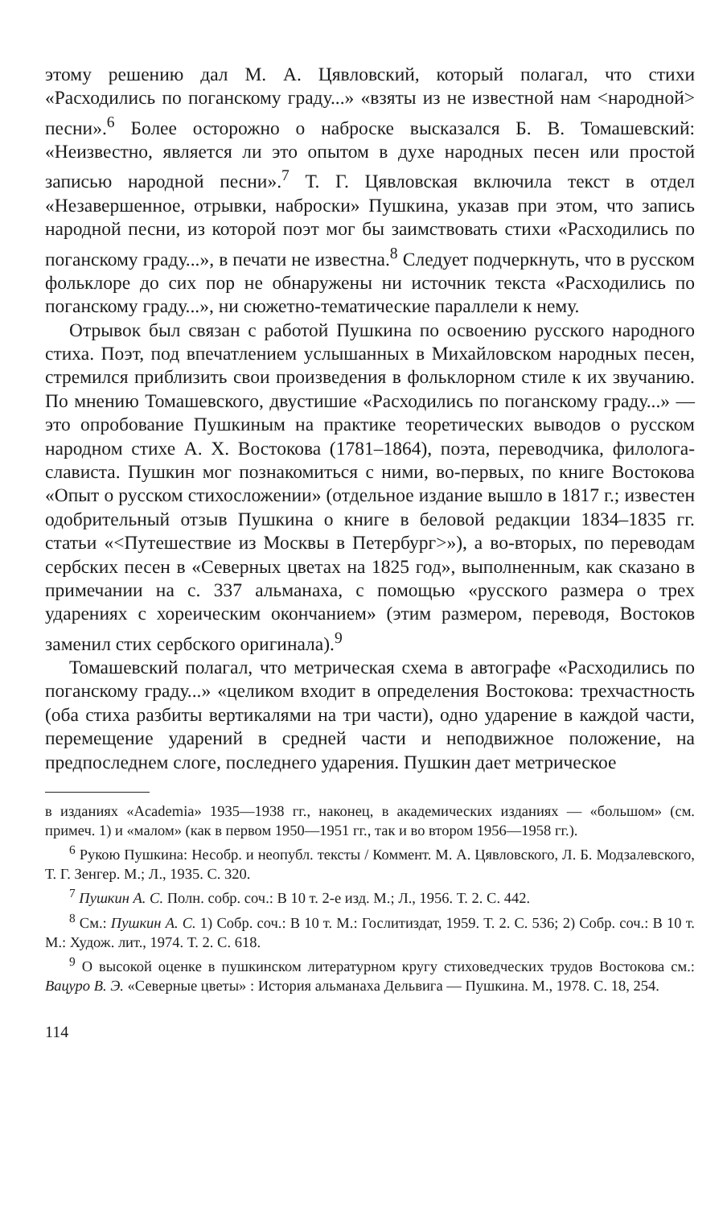этому решению дал М. А. Цявловский, который полагал, что стихи «Расходились по поганскому граду...» «взяты из не известной нам <народной> песни».<sup>6</sup> Более осторожно о наброске высказался Б. В. Томашевский: «Неизвестно, является ли это опытом в духе народных песен или простой записью народной песни».<sup>7</sup> Т. Г. Цявловская включила текст в отдел «Незавершенное, отрывки, наброски» Пушкина, указав при этом, что запись народной песни, из которой поэт мог бы заимствовать стихи «Расходились по поганскому граду...», в печати не известна.<sup>8</sup> Следует подчеркнуть, что в русском фольклоре до сих пор не обнаружены ни источник текста «Расходились по поганскому граду...», ни сюжетно-тематические параллели к нему.
Отрывок был связан с работой Пушкина по освоению русского народного стиха. Поэт, под впечатлением услышанных в Михайловском народных песен, стремился приблизить свои произведения в фольклорном стиле к их звучанию. По мнению Томашевского, двустишие «Расходились по поганскому граду...» — это опробование Пушкиным на практике теоретических выводов о русском народном стихе А. Х. Востокова (1781–1864), поэта, переводчика, филолога-слависта. Пушкин мог познакомиться с ними, во-первых, по книге Востокова «Опыт о русском стихосложении» (отдельное издание вышло в 1817 г.; известен одобрительный отзыв Пушкина о книге в беловой редакции 1834–1835 гг. статьи «<Путешествие из Москвы в Петербург>»), а во-вторых, по переводам сербских песен в «Северных цветах на 1825 год», выполненным, как сказано в примечании на с. 337 альманаха, с помощью «русского размера о трех ударениях с хореическим окончанием» (этим размером, переводя, Востоков заменил стих сербского оригинала).<sup>9</sup>
Томашевский полагал, что метрическая схема в автографе «Расходились по поганскому граду...» «целиком входит в определения Востокова: трехчастность (оба стиха разбиты вертикалями на три части), одно ударение в каждой части, перемещение ударений в средней части и неподвижное положение, на предпоследнем слоге, последнего ударения. Пушкин дает метрическое
в изданиях «Academia» 1935—1938 гг., наконец, в академических изданиях — «большом» (см. примеч. 1) и «малом» (как в первом 1950—1951 гг., так и во втором 1956—1958 гг.).
<sup>6</sup> Рукою Пушкина: Несобр. и неопубл. тексты / Коммент. М. А. Цявловского, Л. Б. Модзалевского, Т. Г. Зенгер. М.; Л., 1935. С. 320.
<sup>7</sup> Пушкин А. С. Полн. собр. соч.: В 10 т. 2-е изд. М.; Л., 1956. Т. 2. С. 442.
<sup>8</sup> См.: Пушкин А. С. 1) Собр. соч.: В 10 т. М.: Гослитиздат, 1959. Т. 2. С. 536; 2) Собр. соч.: В 10 т. М.: Худож. лит., 1974. Т. 2. С. 618.
<sup>9</sup> О высокой оценке в пушкинском литературном кругу стиховедческих трудов Востокова см.: Вацуро В. Э. «Северные цветы» : История альманаха Дельвига — Пушкина. М., 1978. С. 18, 254.
114